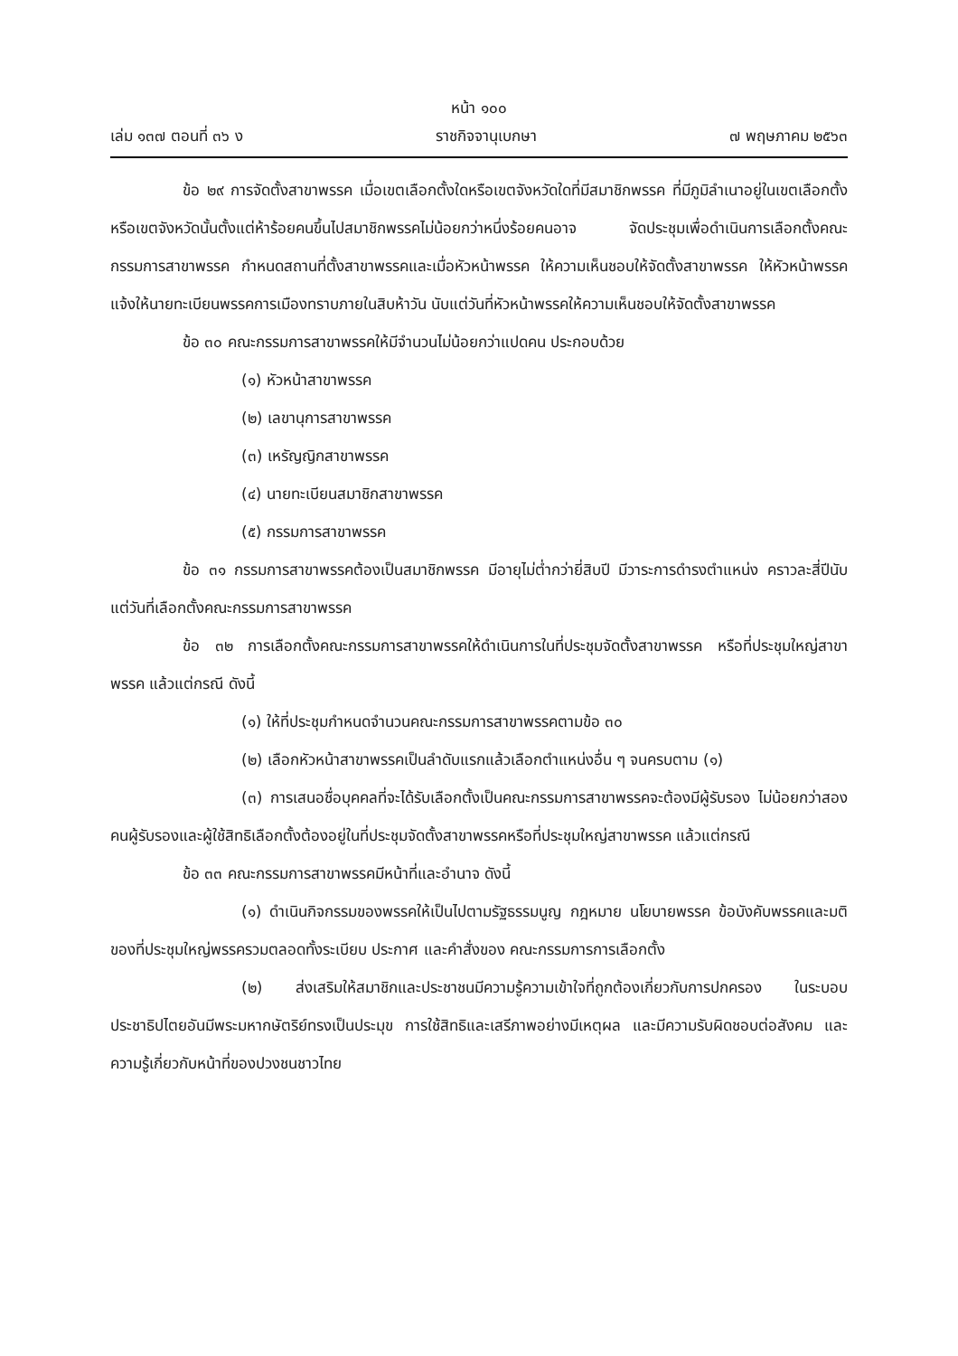หน้า ๑๐๐
เล่ม ๑๓๗ ตอนที่ ๓๖ ง ราชกิจจานุเบกษา ๗ พฤษภาคม ๒๕๖๓
ข้อ ๒๙ การจัดตั้งสาขาพรรค เมื่อเขตเลือกตั้งใดหรือเขตจังหวัดใดที่มีสมาชิกพรรค ที่มีภูมิลำเนาอยู่ในเขตเลือกตั้งหรือเขตจังหวัดนั้นตั้งแต่ห้าร้อยคนขึ้นไปสมาชิกพรรคไม่น้อยกว่าหนึ่งร้อยคนอาจ จัดประชุมเพื่อดำเนินการเลือกตั้งคณะกรรมการสาขาพรรค กำหนดสถานที่ตั้งสาขาพรรคและเมื่อหัวหน้าพรรค ให้ความเห็นชอบให้จัดตั้งสาขาพรรค ให้หัวหน้าพรรคแจ้งให้นายทะเบียนพรรคการเมืองทราบภายในสิบห้าวัน นับแต่วันที่หัวหน้าพรรคให้ความเห็นชอบให้จัดตั้งสาขาพรรค
ข้อ ๓๐ คณะกรรมการสาขาพรรคให้มีจำนวนไม่น้อยกว่าแปดคน ประกอบด้วย
(๑) หัวหน้าสาขาพรรค
(๒) เลขานุการสาขาพรรค
(๓) เหรัญญิกสาขาพรรค
(๔) นายทะเบียนสมาชิกสาขาพรรค
(๕) กรรมการสาขาพรรค
ข้อ ๓๑ กรรมการสาขาพรรคต้องเป็นสมาชิกพรรค มีอายุไม่ต่ำกว่ายี่สิบปี มีวาระการดำรงตำแหน่ง คราวละสี่ปีนับแต่วันที่เลือกตั้งคณะกรรมการสาขาพรรค
ข้อ ๓๒ การเลือกตั้งคณะกรรมการสาขาพรรคให้ดำเนินการในที่ประชุมจัดตั้งสาขาพรรค หรือที่ประชุมใหญ่สาขาพรรค แล้วแต่กรณี ดังนี้
(๑) ให้ที่ประชุมกำหนดจำนวนคณะกรรมการสาขาพรรคตามข้อ ๓๐
(๒) เลือกหัวหน้าสาขาพรรคเป็นลำดับแรกแล้วเลือกตำแหน่งอื่น ๆ จนครบตาม (๑)
(๓) การเสนอชื่อบุคคลที่จะได้รับเลือกตั้งเป็นคณะกรรมการสาขาพรรคจะต้องมีผู้รับรอง ไม่น้อยกว่าสองคนผู้รับรองและผู้ใช้สิทธิเลือกตั้งต้องอยู่ในที่ประชุมจัดตั้งสาขาพรรคหรือที่ประชุมใหญ่สาขาพรรค แล้วแต่กรณี
ข้อ ๓๓ คณะกรรมการสาขาพรรคมีหน้าที่และอำนาจ ดังนี้
(๑) ดำเนินกิจกรรมของพรรคให้เป็นไปตามรัฐธรรมนูญ กฎหมาย นโยบายพรรค ข้อบังคับพรรคและมติของที่ประชุมใหญ่พรรครวมตลอดทั้งระเบียบ ประกาศ และคำสั่งของ คณะกรรมการการเลือกตั้ง
(๒) ส่งเสริมให้สมาชิกและประชาชนมีความรู้ความเข้าใจที่ถูกต้องเกี่ยวกับการปกครอง ในระบอบประชาธิปไตยอันมีพระมหากษัตริย์ทรงเป็นประมุข การใช้สิทธิและเสรีภาพอย่างมีเหตุผล และมีความรับผิดชอบต่อสังคม และความรู้เกี่ยวกับหน้าที่ของปวงชนชาวไทย